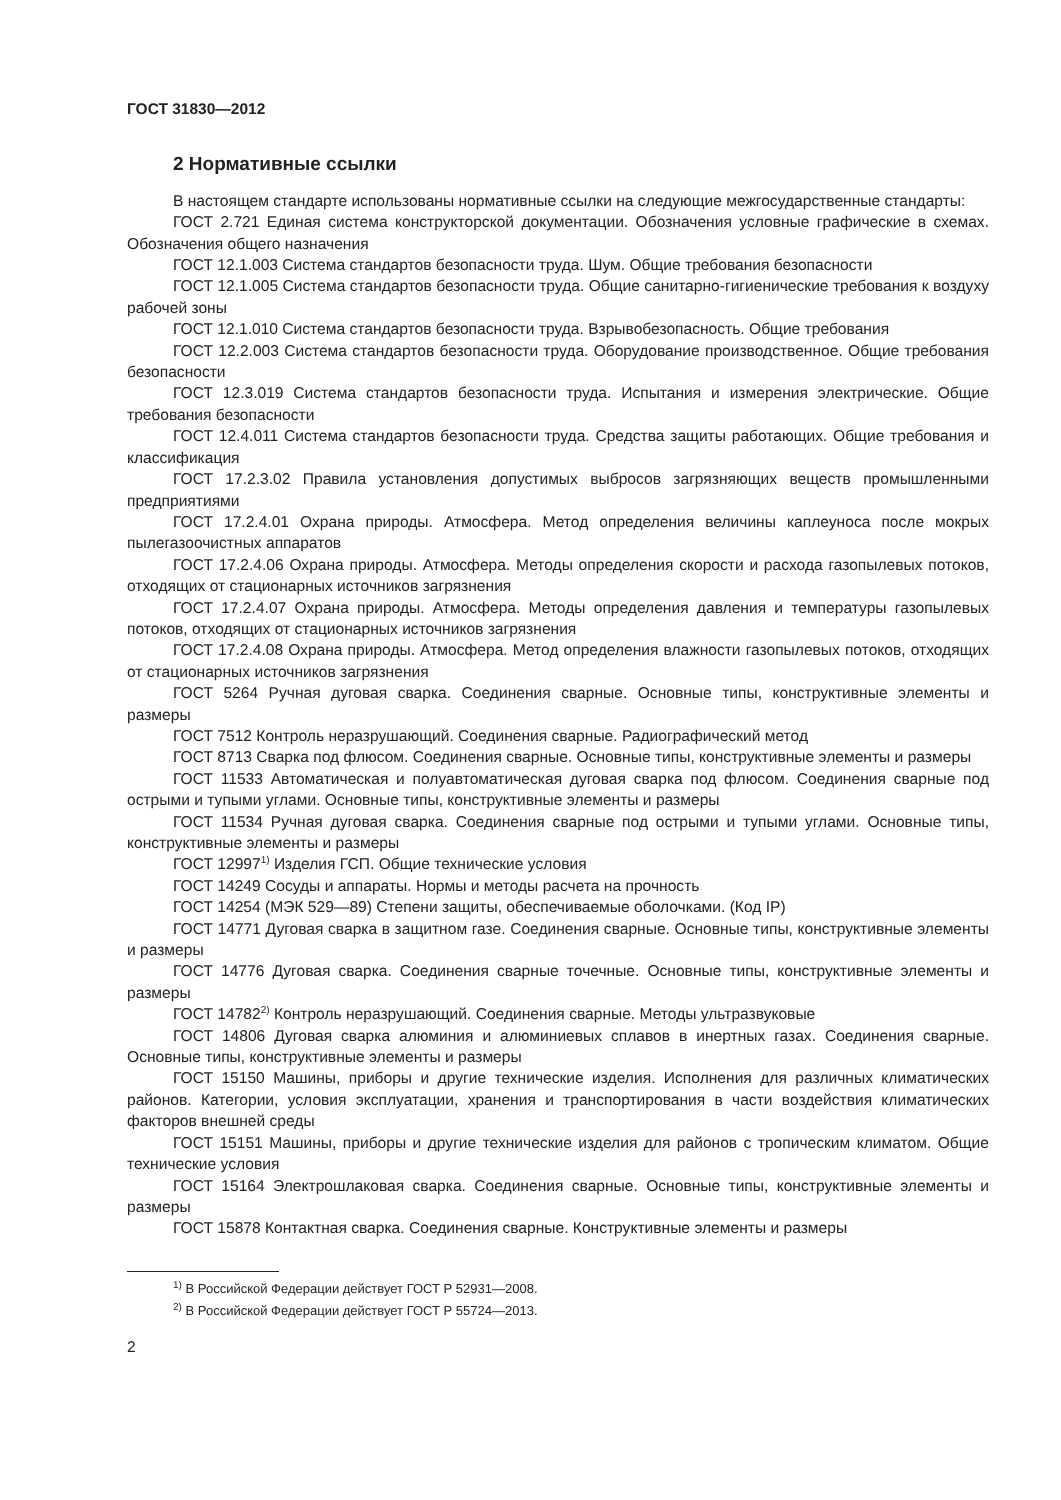ГОСТ 31830—2012
2 Нормативные ссылки
В настоящем стандарте использованы нормативные ссылки на следующие межгосударственные стандарты:
ГОСТ 2.721 Единая система конструкторской документации. Обозначения условные графические в схемах. Обозначения общего назначения
ГОСТ 12.1.003 Система стандартов безопасности труда. Шум. Общие требования безопасности
ГОСТ 12.1.005 Система стандартов безопасности труда. Общие санитарно-гигиенические требования к воздуху рабочей зоны
ГОСТ 12.1.010 Система стандартов безопасности труда. Взрывобезопасность. Общие требования
ГОСТ 12.2.003 Система стандартов безопасности труда. Оборудование производственное. Общие требования безопасности
ГОСТ 12.3.019 Система стандартов безопасности труда. Испытания и измерения электрические. Общие требования безопасности
ГОСТ 12.4.011 Система стандартов безопасности труда. Средства защиты работающих. Общие требования и классификация
ГОСТ 17.2.3.02 Правила установления допустимых выбросов загрязняющих веществ промышленными предприятиями
ГОСТ 17.2.4.01 Охрана природы. Атмосфера. Метод определения величины каплеуноса после мокрых пылегазоочистных аппаратов
ГОСТ 17.2.4.06 Охрана природы. Атмосфера. Методы определения скорости и расхода газопылевых потоков, отходящих от стационарных источников загрязнения
ГОСТ 17.2.4.07 Охрана природы. Атмосфера. Методы определения давления и температуры газопылевых потоков, отходящих от стационарных источников загрязнения
ГОСТ 17.2.4.08 Охрана природы. Атмосфера. Метод определения влажности газопылевых потоков, отходящих от стационарных источников загрязнения
ГОСТ 5264 Ручная дуговая сварка. Соединения сварные. Основные типы, конструктивные элементы и размеры
ГОСТ 7512 Контроль неразрушающий. Соединения сварные. Радиографический метод
ГОСТ 8713 Сварка под флюсом. Соединения сварные. Основные типы, конструктивные элементы и размеры
ГОСТ 11533 Автоматическая и полуавтоматическая дуговая сварка под флюсом. Соединения сварные под острыми и тупыми углами. Основные типы, конструктивные элементы и размеры
ГОСТ 11534 Ручная дуговая сварка. Соединения сварные под острыми и тупыми углами. Основные типы, конструктивные элементы и размеры
ГОСТ 12997<sup>1)</sup> Изделия ГСП. Общие технические условия
ГОСТ 14249 Сосуды и аппараты. Нормы и методы расчета на прочность
ГОСТ 14254 (МЭК 529—89) Степени защиты, обеспечиваемые оболочками. (Код IP)
ГОСТ 14771 Дуговая сварка в защитном газе. Соединения сварные. Основные типы, конструктивные элементы и размеры
ГОСТ 14776 Дуговая сварка. Соединения сварные точечные. Основные типы, конструктивные элементы и размеры
ГОСТ 14782<sup>2)</sup> Контроль неразрушающий. Соединения сварные. Методы ультразвуковые
ГОСТ 14806 Дуговая сварка алюминия и алюминиевых сплавов в инертных газах. Соединения сварные. Основные типы, конструктивные элементы и размеры
ГОСТ 15150 Машины, приборы и другие технические изделия. Исполнения для различных климатических районов. Категории, условия эксплуатации, хранения и транспортирования в части воздействия климатических факторов внешней среды
ГОСТ 15151 Машины, приборы и другие технические изделия для районов с тропическим климатом. Общие технические условия
ГОСТ 15164 Электрошлаковая сварка. Соединения сварные. Основные типы, конструктивные элементы и размеры
ГОСТ 15878 Контактная сварка. Соединения сварные. Конструктивные элементы и размеры
<sup>1)</sup> В Российской Федерации действует ГОСТ Р 52931—2008.
<sup>2)</sup> В Российской Федерации действует ГОСТ Р 55724—2013.
2